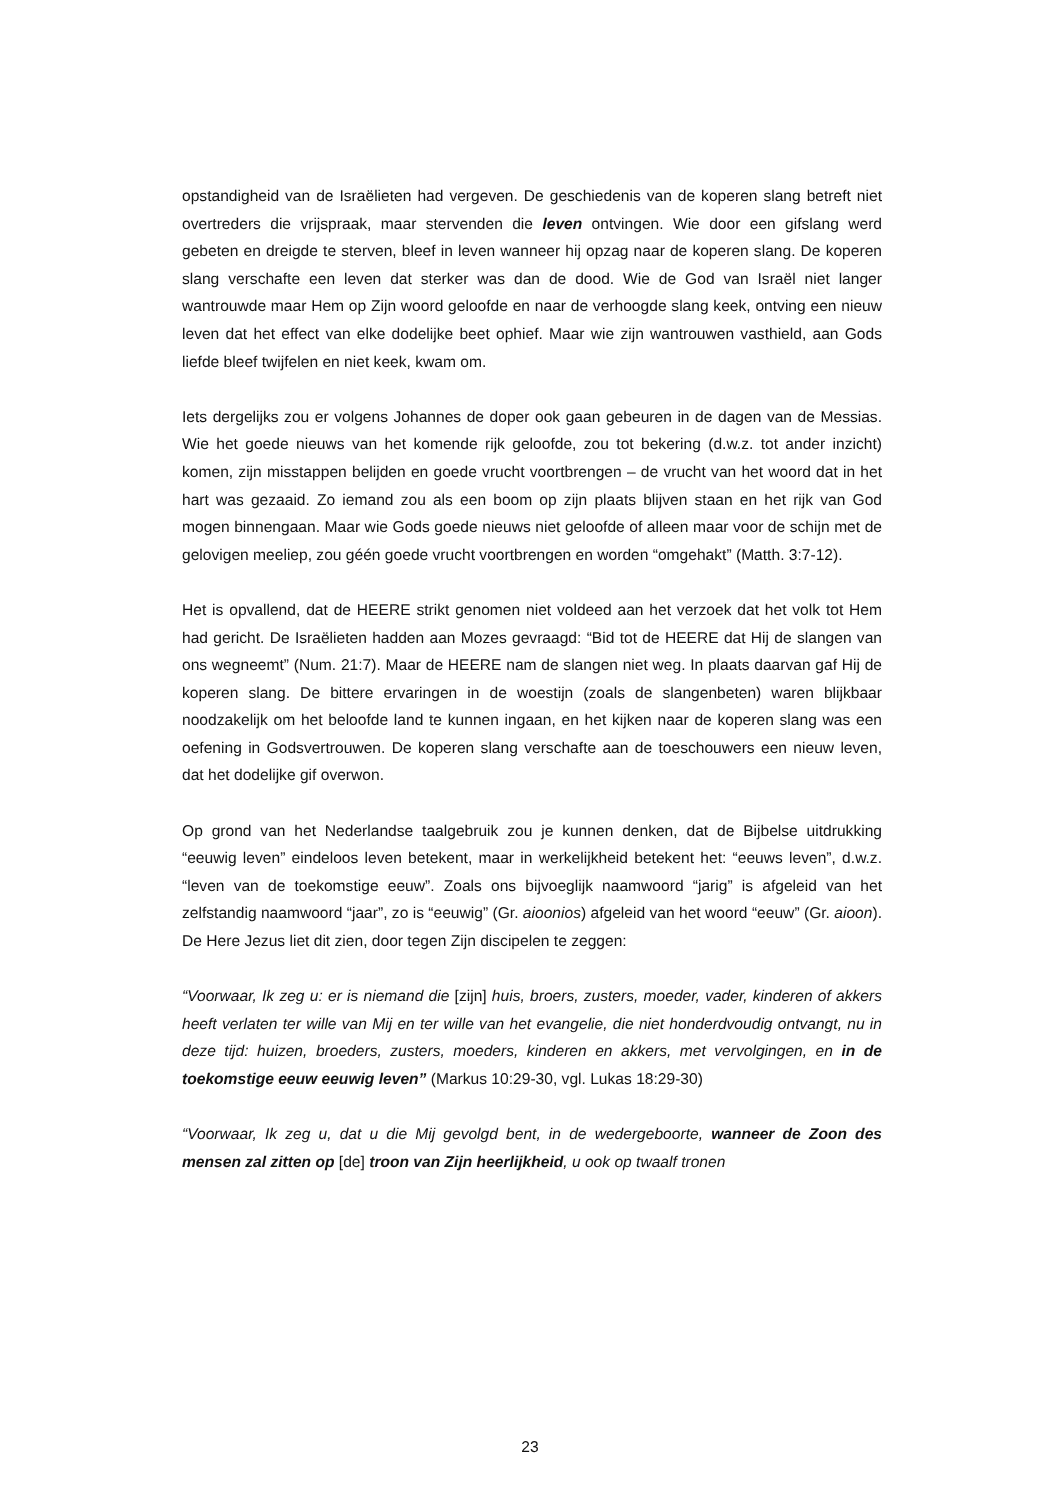opstandigheid van de Israëlieten had vergeven. De geschiedenis van de koperen slang betreft niet overtreders die vrijspraak, maar stervenden die leven ontvingen. Wie door een gifslang werd gebeten en dreigde te sterven, bleef in leven wanneer hij opzag naar de koperen slang. De koperen slang verschafte een leven dat sterker was dan de dood. Wie de God van Israël niet langer wantrouwde maar Hem op Zijn woord geloofde en naar de verhoogde slang keek, ontving een nieuw leven dat het effect van elke dodelijke beet ophief. Maar wie zijn wantrouwen vasthield, aan Gods liefde bleef twijfelen en niet keek, kwam om.
Iets dergelijks zou er volgens Johannes de doper ook gaan gebeuren in de dagen van de Messias. Wie het goede nieuws van het komende rijk geloofde, zou tot bekering (d.w.z. tot ander inzicht) komen, zijn misstappen belijden en goede vrucht voortbrengen – de vrucht van het woord dat in het hart was gezaaid. Zo iemand zou als een boom op zijn plaats blijven staan en het rijk van God mogen binnengaan. Maar wie Gods goede nieuws niet geloofde of alleen maar voor de schijn met de gelovigen meeliep, zou géén goede vrucht voortbrengen en worden “omgehakt” (Matth. 3:7-12).
Het is opvallend, dat de HEERE strikt genomen niet voldeed aan het verzoek dat het volk tot Hem had gericht. De Israëlieten hadden aan Mozes gevraagd: “Bid tot de HEERE dat Hij de slangen van ons wegneemt” (Num. 21:7). Maar de HEERE nam de slangen niet weg. In plaats daarvan gaf Hij de koperen slang. De bittere ervaringen in de woestijn (zoals de slangenbeten) waren blijkbaar noodzakelijk om het beloofde land te kunnen ingaan, en het kijken naar de koperen slang was een oefening in Godsvertrouwen. De koperen slang verschafte aan de toeschouwers een nieuw leven, dat het dodelijke gif overwon.
Op grond van het Nederlandse taalgebruik zou je kunnen denken, dat de Bijbelse uitdrukking “eeuwig leven” eindeloos leven betekent, maar in werkelijkheid betekent het: “eeuws leven”, d.w.z. “leven van de toekomstige eeuw”. Zoals ons bijvoeglijk naamwoord “jarig” is afgeleid van het zelfstandig naamwoord “jaar”, zo is “eeuwig” (Gr. aioonios) afgeleid van het woord “eeuw” (Gr. aioon). De Here Jezus liet dit zien, door tegen Zijn discipelen te zeggen:
“Voorwaar, Ik zeg u: er is niemand die [zijn] huis, broers, zusters, moeder, vader, kinderen of akkers heeft verlaten ter wille van Mij en ter wille van het evangelie, die niet honderdvoudig ontvangt, nu in deze tijd: huizen, broeders, zusters, moeders, kinderen en akkers, met vervolgingen, en in de toekomstige eeuw eeuwig leven” (Markus 10:29-30, vgl. Lukas 18:29-30)
“Voorwaar, Ik zeg u, dat u die Mij gevolgd bent, in de wedergeboorte, wanneer de Zoon des mensen zal zitten op [de] troon van Zijn heerlijkheid, u ook op twaalf tronen
23